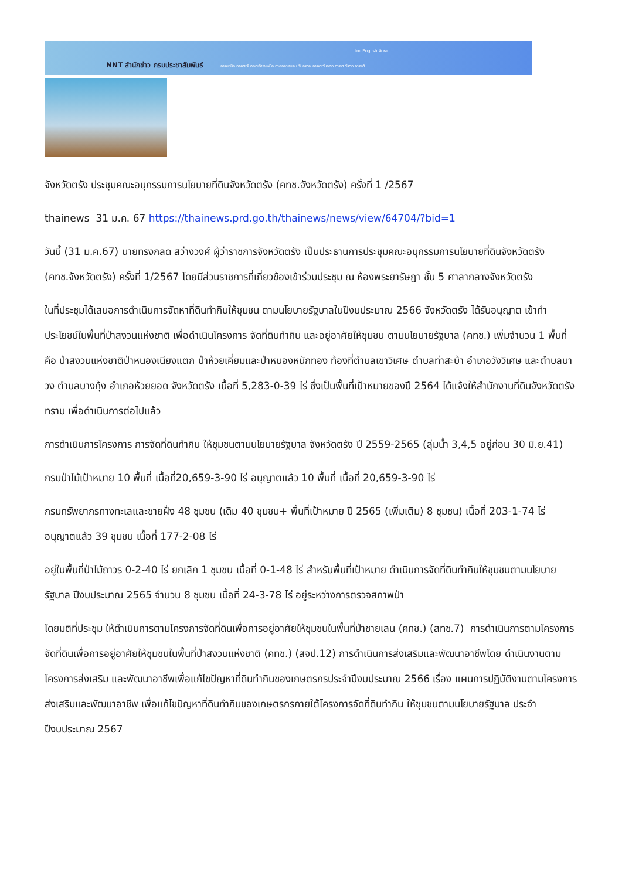NNT สำนักข่าว กรมประชาสัมพันธ์
ไทย English ค้นหา
ภาคเหนือ ภาคตะวันออกเฉียงเหนือ ภาคกลางและปริมณฑล ภาคตะวันออก ภาคตะวันตก ภาคใต้
จังหวัดตรัง ประชุมคณะอนุกรรมการนโยบายที่ดินจังหวัดตรัง (คทช.จังหวัดตรัง) ครั้งที่ 1 /2567
thainews 31 ม.ค. 67 https://thainews.prd.go.th/thainews/news/view/64704/?bid=1
วันนี้ (31 ม.ค.67) นายทรงกลด สว่างวงศ์ ผู้ว่าราชการจังหวัดตรัง เป็นประธานการประชุมคณะอนุกรรมการนโยบายที่ดินจังหวัดตรัง (คทช.จังหวัดตรัง) ครั้งที่ 1/2567 โดยมีส่วนราชการที่เกี่ยวข้องเข้าร่วมประชุม ณ ห้องพระยารัษฎา ชั้น 5 ศาลากลางจังหวัดตรัง
ในที่ประชุมได้เสนอการดำเนินการจัดหาที่ดินทำกินให้ชุมชน ตามนโยบายรัฐบาลในปีงบประมาณ 2566 จังหวัดตรัง ได้รับอนุญาต เข้าทำประโยชน์ในพื้นที่ป่าสงวนแห่งชาติ เพื่อดำเนินโครงการ จัดที่ดินทำกิน และอยู่อาศัยให้ชุมชน ตามนโยบายรัฐบาล (คทช.) เพิ่มจำนวน 1 พื้นที่ คือ ป่าสงวนแห่งชาติป่าหนองเนียงแตก ป่าห้วยเคี่ยมและป่าหนองหนักทอง ท้องที่ตำบลเขาวิเศษ ตำบลท่าสะบ้า อำเภอวังวิเศษ และตำบลนาวง ตำบลบางกุ้ง อำเภอห้วยยอด จังหวัดตรัง เนื้อที่ 5,283-0-39 ไร่ ซึ่งเป็นพื้นที่เป้าหมายของปี 2564 ได้แจ้งให้สำนักงานที่ดินจังหวัดตรังทราบ เพื่อดำเนินการต่อไปแล้ว
การดำเนินการโครงการ การจัดที่ดินทำกิน ให้ชุมชนตามนโยบายรัฐบาล จังหวัดตรัง ปี 2559-2565 (ลุ่มน้ำ 3,4,5 อยู่ก่อน 30 มิ.ย.41)
กรมป่าไม้เป้าหมาย 10 พื้นที่ เนื้อที่20,659-3-90 ไร่ อนุญาตแล้ว 10 พื้นที่ เนื้อที่ 20,659-3-90 ไร่
กรมทรัพยากรทางทะเลและชายฝั่ง 48 ชุมชน (เดิม 40 ชุมชน+ พื้นที่เป้าหมาย ปี 2565 (เพิ่มเติม) 8 ชุมชน) เนื้อที่ 203-1-74 ไร่ อนุญาตแล้ว 39 ชุมชน เนื้อที่ 177-2-08 ไร่
อยู่ในพื้นที่ป่าไม้ถาวร 0-2-40 ไร่ ยกเลิก 1 ชุมชน เนื้อที่ 0-1-48 ไร่ สำหรับพื้นที่เป้าหมาย ดำเนินการจัดที่ดินทำกินให้ชุมชนตามนโยบายรัฐบาล ปีงบประมาณ 2565 จำนวน 8 ชุมชน เนื้อที่ 24-3-78 ไร่ อยู่ระหว่างการตรวจสภาพป่า
โดยมติที่ประชุม ให้ดำเนินการตามโครงการจัดที่ดินเพื่อการอยู่อาศัยให้ชุมชนในพื้นที่ป่าชายเลน (คทช.) (สทช.7) การดำเนินการตามโครงการจัดที่ดินเพื่อการอยู่อาศัยให้ชุมชนในพื้นที่ป่าสงวนแห่งชาติ (คทช.) (สจป.12) การดำเนินการส่งเสริมและพัฒนาอาชีพโดย ดำเนินงานตามโครงการส่งเสริม และพัฒนาอาชีพเพื่อแก้ไขปัญหาที่ดินทำกินของเกษตรกรประจำปีงบประมาณ 2566 เรื่อง แผนการปฏิบัติงานตามโครงการส่งเสริมและพัฒนาอาชีพ เพื่อแก้ไขปัญหาที่ดินทำกินของเกษตรกรภายใต้โครงการจัดที่ดินทำกิน ให้ชุมชนตามนโยบายรัฐบาล ประจำปีงบประมาณ 2567